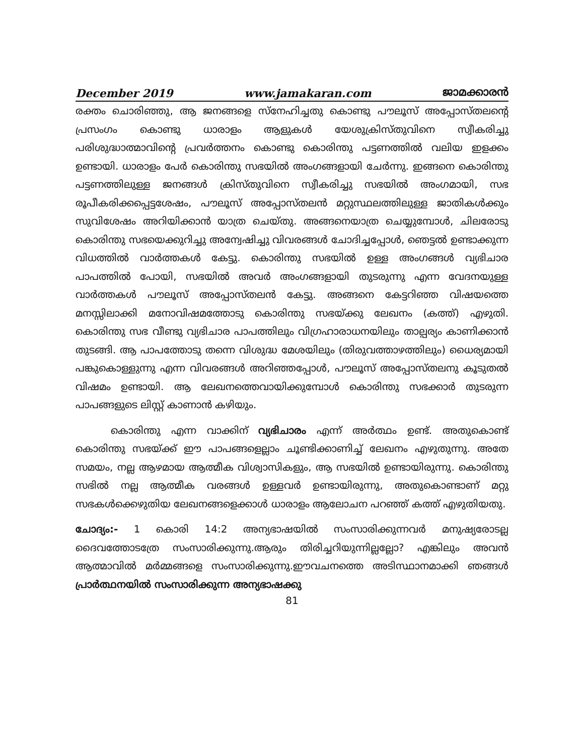December 2019 www.jamakaran.com ജാമക്കാരൻ
രക്തം ചൊരിഞ്ഞു, ആ ജനങ്ങളെ സ്നേഹിച്ചതു കൊണ്ടു പൗലൂസ് അപ്പോസ്തലന്റെ പ്രസംഗം കൊണ്ടു ധാരാളം ആളുകൾ യേശുക്രിസ്തുവിനെ സ്വീകരിച്ചു പരിശുദ്ധാത്മാവിന്റെ പ്രവർത്തനം കൊണ്ടു കൊരിന്തു പട്ടണത്തിൽ വലിയ ഇളക്കം ഉണ്ടായി. ധാരാളം പേർ കൊരിന്തു സഭയിൽ അംഗങ്ങളായി ചേർന്നു. ഇങ്ങനെ കൊരിന്തു പട്ടണത്തിലുള്ള ജനങ്ങൾ ക്രിസ്തുവിനെ സ്വീകരിച്ചു സഭയിൽ അംഗമായി, സഭ രൂപീകരിക്കപ്പെട്ടശേഷം, പൗലൂസ് അപ്പോസ്തലൻ മറ്റുസ്ഥലത്തിലുള്ള ജാതികൾക്കും സുവിശേഷം അറിയിക്കാൻ യാത്ര ചെയ്തു. അങ്ങനെയാത്ര ചെയ്യുമ്പോൾ, ചിലരോടു കൊരിന്തു സഭയെക്കുറിച്ചു അന്വേഷിച്ചു വിവരങ്ങൾ ചോദിച്ചപ്പോൾ, ഞെട്ടൽ ഉണ്ടാക്കുന്ന വിധത്തിൽ വാർത്തകൾ കേട്ടു. കൊരിന്തു സഭയിൽ ഉള്ള അംഗങ്ങൾ വ്യഭിചാര പാപത്തിൽ പോയി, സഭയിൽ അവർ അംഗങ്ങളായി തുടരുന്നു എന്ന വേദനയുള്ള വാർത്തകൾ പൗലൂസ് അപ്പോസ്തലൻ കേട്ടു. അങ്ങനെ കേട്ടറിഞ്ഞ വിഷയത്തെ മനസ്സിലാക്കി മനോവിഷമത്തോടു കൊരിന്തു സഭയ്ക്കു ലേഖനം (കത്ത്) എഴുതി. കൊരിന്തു സഭ വീണ്ടു വ്യഭിചാര പാപത്തിലും വിഗ്രഹാരാധനയിലും താല്പര്യം കാണിക്കാൻ തുടങ്ങി. ആ പാപത്തോടു തന്നെ വിശുദ്ധ മേശയിലും (തിരുവത്താഴത്തിലും) ധൈര്യമായി പങ്കുകൊള്ളുന്നു എന്ന വിവരങ്ങൾ അറിഞ്ഞപ്പോൾ, പൗലൂസ് അപ്പോസ്തലനു കൂടുതൽ വിഷമം ഉണ്ടായി. ആ ലേഖനത്തെവായിക്കുമ്പോൾ കൊരിന്തു സഭക്കാർ തുടരുന്ന പാപങ്ങളുടെ ലിസ്റ്റ് കാണാൻ കഴിയും.
കൊരിന്തു എന്ന വാക്കിന് വ്യഭിചാരം എന്ന് അർത്ഥം ഉണ്ട്. അതുകൊണ്ട് കൊരിന്തു സഭയ്ക്ക് ഈ പാപങ്ങളെല്ലാം ചൂണ്ടിക്കാണിച്ച് ലേഖനം എഴുതുന്നു. അതേ സമയം, നല്ല ആഴമായ ആത്മീക വിശ്വാസികളും, ആ സഭയിൽ ഉണ്ടായിരുന്നു. കൊരിന്തു സഭിൽ നല്ല ആത്മീക വരങ്ങൾ ഉള്ളവർ ഉണ്ടായിരുന്നു, അതുകൊണ്ടാണ് മറ്റു സഭകൾക്കെഴുതിയ ലേഖനങ്ങളെക്കാൾ ധാരാളം ആലോചന പറഞ്ഞ് കത്ത് എഴുതിയതു.
ചോദ്യം:- 1 കൊരി 14:2 അന്യഭാഷയിൽ സംസാരിക്കുന്നവർ മനുഷ്യരോടല്ല ദൈവത്തോടത്രേ സംസാരിക്കുന്നു.ആരും തിരിച്ചറിയുന്നില്ലല്ലോ? എങ്കിലും അവൻ ആത്മാവിൽ മർമ്മങ്ങളെ സംസാരിക്കുന്നു.ഈവചനത്തെ അടിസ്ഥാനമാക്കി ഞങ്ങൾ പ്രാർത്ഥനയിൽ സംസാരിക്കുന്ന അന്യഭാഷക്കു
81